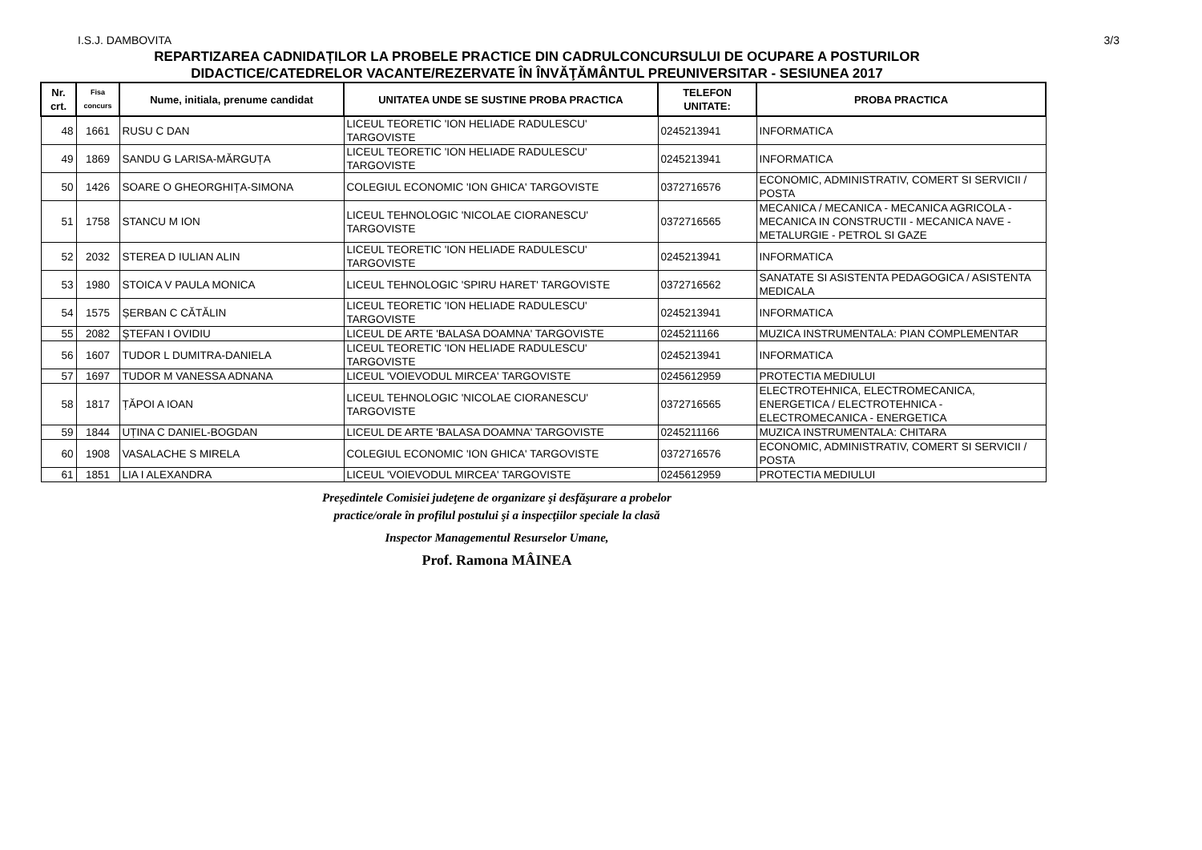I.S.J. DAMBOVITA 3/3
REPARTIZAREA CADNIDAȚILOR LA PROBELE PRACTICE DIN CADRULCONCURSULUI DE OCUPARE A POSTURILOR
DIDACTICE/CATEDRELOR VACANTE/REZERVATE ÎN ÎNVĂŢĂMÂNTUL PREUNIVERSITAR - SESIUNEA 2017
| Nr. crt. | Fisa concurs | Nume, initiala, prenume candidat | UNITATEA UNDE SE SUSTINE PROBA PRACTICA | TELEFON UNITATE: | PROBA PRACTICA |
| --- | --- | --- | --- | --- | --- |
| 48 | 1661 | RUSU C DAN | LICEUL TEORETIC 'ION HELIADE RADULESCU' TARGOVISTE | 0245213941 | INFORMATICA |
| 49 | 1869 | SANDU G LARISA-MĂRGUȚA | LICEUL TEORETIC 'ION HELIADE RADULESCU' TARGOVISTE | 0245213941 | INFORMATICA |
| 50 | 1426 | SOARE O GHEORGHIȚA-SIMONA | COLEGIUL ECONOMIC 'ION GHICA' TARGOVISTE | 0372716576 | ECONOMIC, ADMINISTRATIV, COMERT SI SERVICII / POSTA |
| 51 | 1758 | STANCU M ION | LICEUL TEHNOLOGIC 'NICOLAE CIORANESCU' TARGOVISTE | 0372716565 | MECANICA / MECANICA - MECANICA AGRICOLA - MECANICA IN CONSTRUCTII - MECANICA NAVE - METALURGIE - PETROL SI GAZE |
| 52 | 2032 | STEREA D IULIAN ALIN | LICEUL TEORETIC 'ION HELIADE RADULESCU' TARGOVISTE | 0245213941 | INFORMATICA |
| 53 | 1980 | STOICA V PAULA MONICA | LICEUL TEHNOLOGIC 'SPIRU HARET' TARGOVISTE | 0372716562 | SANATATE SI ASISTENTA PEDAGOGICA / ASISTENTA MEDICALA |
| 54 | 1575 | ȘERBAN C CĂTĂLIN | LICEUL TEORETIC 'ION HELIADE RADULESCU' TARGOVISTE | 0245213941 | INFORMATICA |
| 55 | 2082 | ŞTEFAN I OVIDIU | LICEUL DE ARTE 'BALASA DOAMNA' TARGOVISTE | 0245211166 | MUZICA INSTRUMENTALA: PIAN COMPLEMENTAR |
| 56 | 1607 | TUDOR L DUMITRA-DANIELA | LICEUL TEORETIC 'ION HELIADE RADULESCU' TARGOVISTE | 0245213941 | INFORMATICA |
| 57 | 1697 | TUDOR M VANESSA ADNANA | LICEUL 'VOIEVODUL MIRCEA' TARGOVISTE | 0245612959 | PROTECTIA MEDIULUI |
| 58 | 1817 | ȚĂPOI A IOAN | LICEUL TEHNOLOGIC 'NICOLAE CIORANESCU' TARGOVISTE | 0372716565 | ELECTROTEHNICA, ELECTROMECANICA, ENERGETICA / ELECTROTEHNICA - ELECTROMECANICA - ENERGETICA |
| 59 | 1844 | UȚINA C DANIEL-BOGDAN | LICEUL DE ARTE 'BALASA DOAMNA' TARGOVISTE | 0245211166 | MUZICA INSTRUMENTALA: CHITARA |
| 60 | 1908 | VASALACHE S MIRELA | COLEGIUL ECONOMIC 'ION GHICA' TARGOVISTE | 0372716576 | ECONOMIC, ADMINISTRATIV, COMERT SI SERVICII / POSTA |
| 61 | 1851 | LIA I ALEXANDRA | LICEUL 'VOIEVODUL MIRCEA' TARGOVISTE | 0245612959 | PROTECTIA MEDIULUI |
Președintele Comisiei judeţene de organizare şi desfăşurare a probelor practice/orale în profilul postului şi a inspecţiilor speciale la clasă
Inspector Managementul Resurselor Umane,
Prof. Ramona MÂINEA